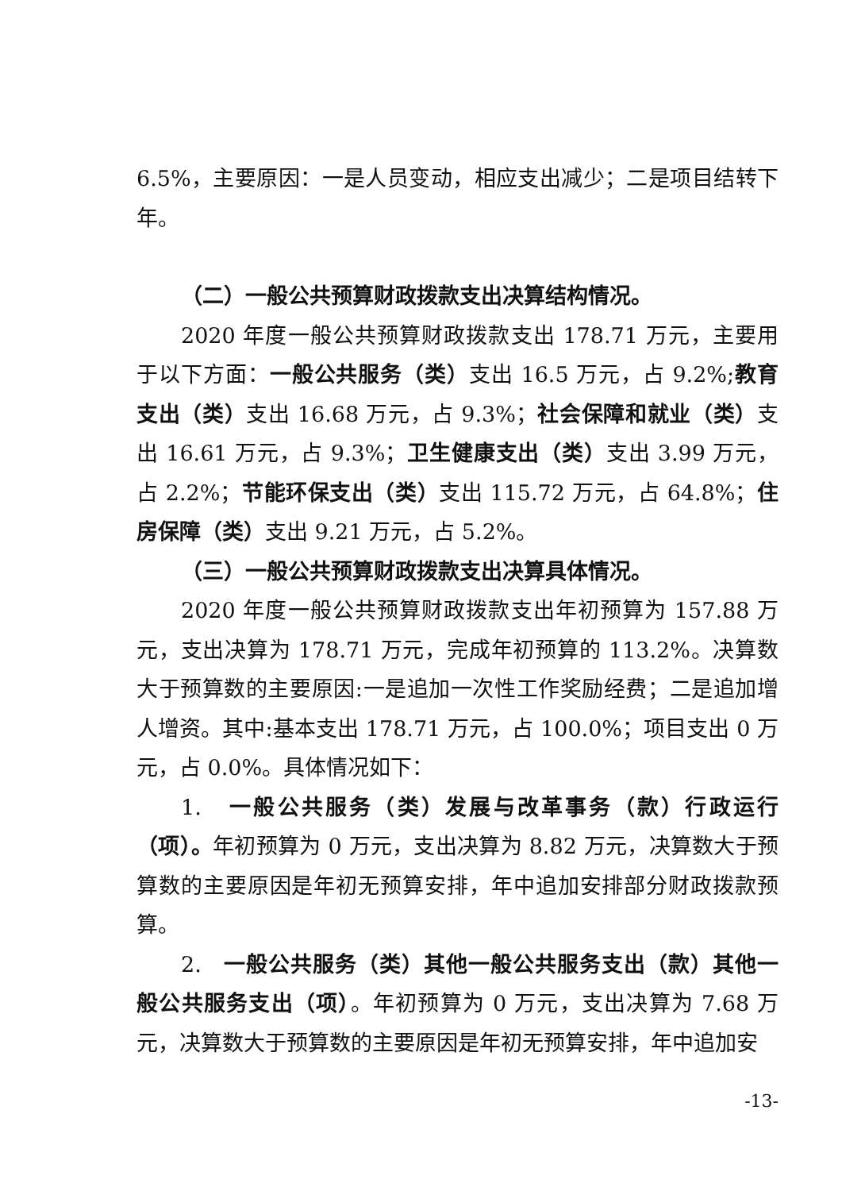6.5%，主要原因：一是人员变动，相应支出减少；二是项目结转下年。
（二）一般公共预算财政拨款支出决算结构情况。
2020 年度一般公共预算财政拨款支出 178.71 万元，主要用于以下方面：一般公共服务（类）支出 16.5 万元，占 9.2%;教育支出（类）支出 16.68 万元，占 9.3%；社会保障和就业（类）支出 16.61 万元，占 9.3%；卫生健康支出（类）支出 3.99 万元，占 2.2%；节能环保支出（类）支出 115.72 万元，占 64.8%；住房保障（类）支出 9.21 万元，占 5.2%。
（三）一般公共预算财政拨款支出决算具体情况。
2020 年度一般公共预算财政拨款支出年初预算为 157.88 万元，支出决算为 178.71 万元，完成年初预算的 113.2%。决算数大于预算数的主要原因:一是追加一次性工作奖励经费；二是追加增人增资。其中:基本支出 178.71 万元，占 100.0%；项目支出 0 万元，占 0.0%。具体情况如下：
1. 一般公共服务（类）发展与改革事务（款）行政运行（项）。年初预算为 0 万元，支出决算为 8.82 万元，决算数大于预算数的主要原因是年初无预算安排，年中追加安排部分财政拨款预算。
2. 一般公共服务（类）其他一般公共服务支出（款）其他一般公共服务支出（项）。年初预算为 0 万元，支出决算为 7.68 万元，决算数大于预算数的主要原因是年初无预算安排，年中追加安
-13-